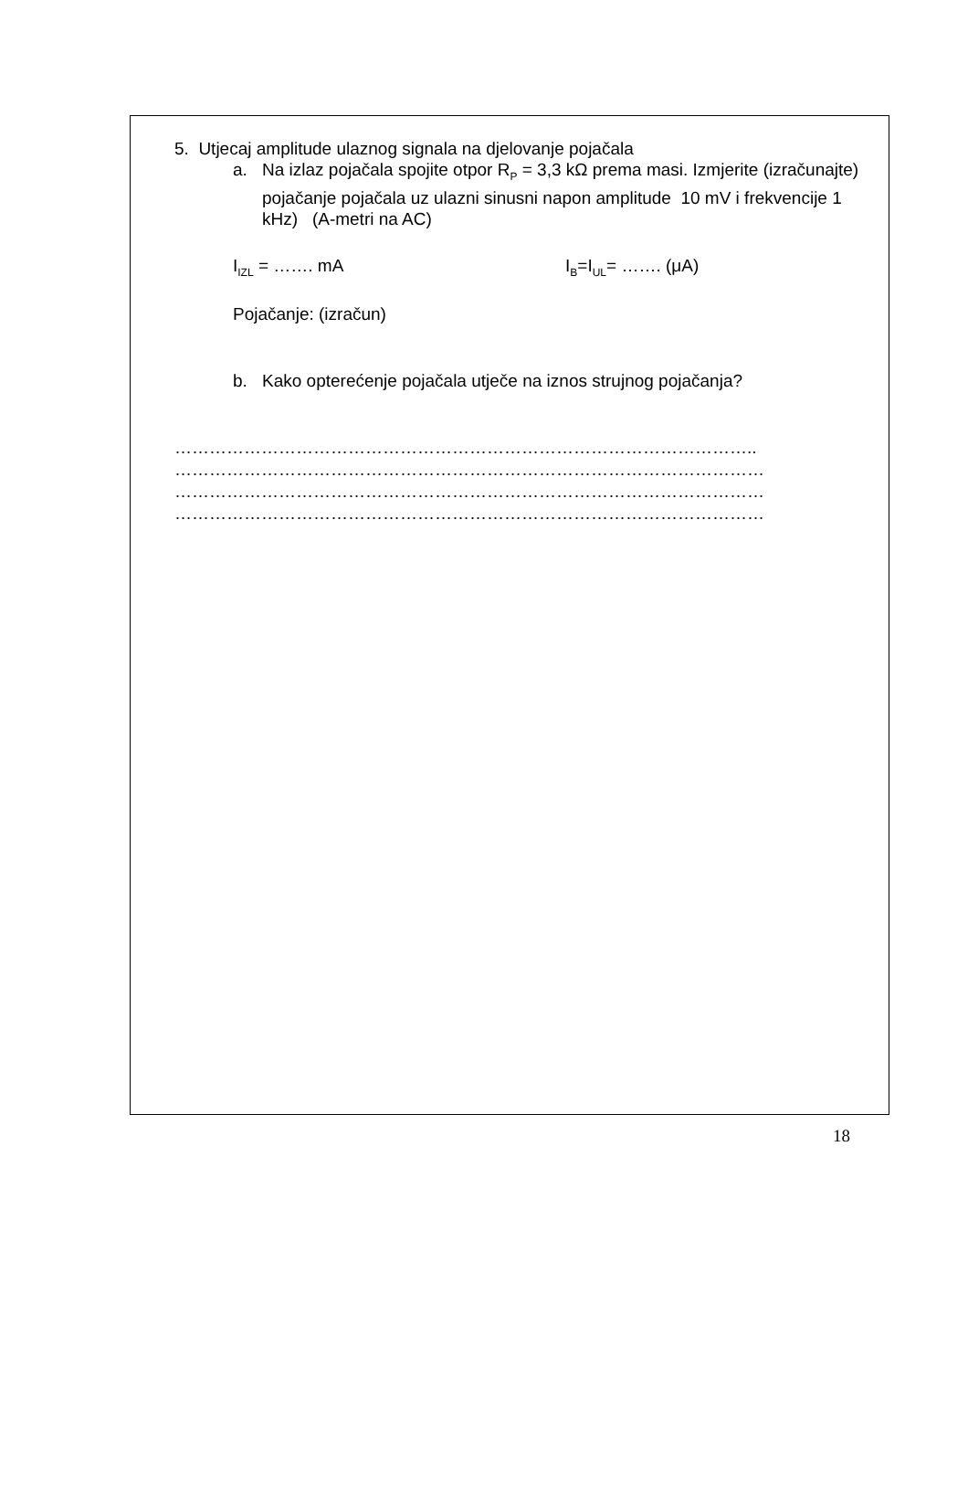5. Utjecaj amplitude ulaznog signala na djelovanje pojačala
a. Na izlaz pojačala spojite otpor R<sub>P</sub> = 3,3 kΩ prema masi. Izmjerite (izračunajte) pojačanje pojačala uz ulazni sinusni napon amplitude 10 mV i frekvencije 1 kHz) (A-metri na AC)
I<sub>IZL</sub> = ……. mA I<sub>B</sub>=I<sub>UL</sub>= ……. (μA)
Pojačanje: (izračun)
b. Kako opterećenje pojačala utječe na iznos strujnog pojačanja?
………………………………………………………………………………………..
…………………………………………………………………………………………
…………………………………………………………………………………………
…………………………………………………………………………………………
18